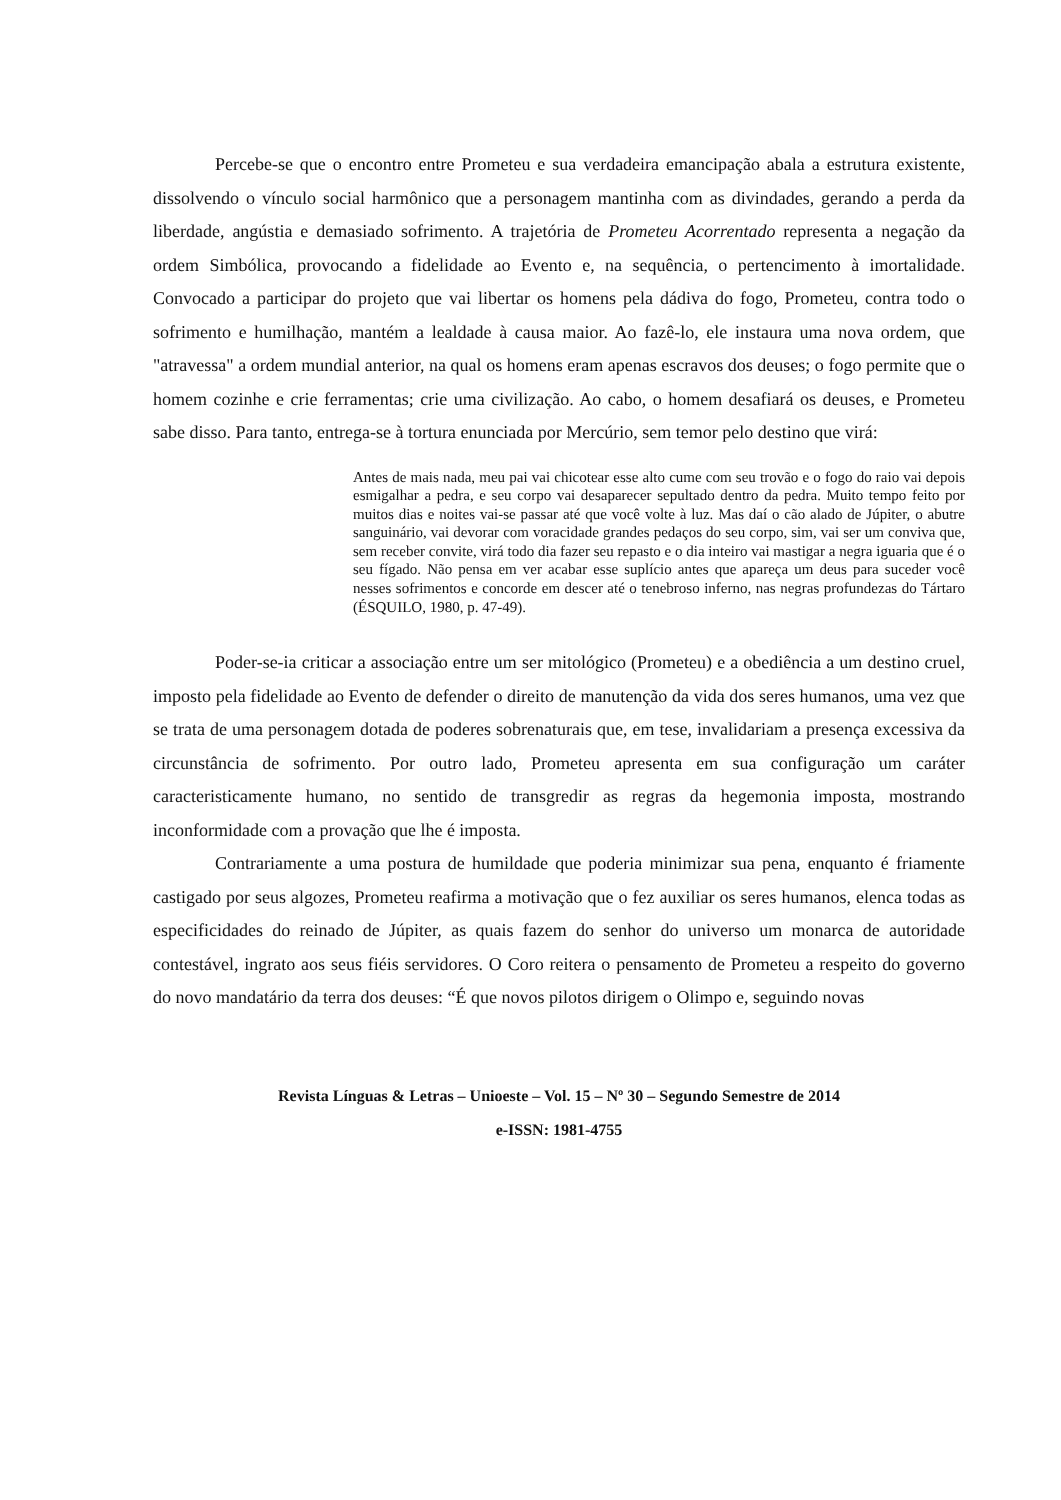Percebe-se que o encontro entre Prometeu e sua verdadeira emancipação abala a estrutura existente, dissolvendo o vínculo social harmônico que a personagem mantinha com as divindades, gerando a perda da liberdade, angústia e demasiado sofrimento. A trajetória de Prometeu Acorrentado representa a negação da ordem Simbólica, provocando a fidelidade ao Evento e, na sequência, o pertencimento à imortalidade. Convocado a participar do projeto que vai libertar os homens pela dádiva do fogo, Prometeu, contra todo o sofrimento e humilhação, mantém a lealdade à causa maior. Ao fazê-lo, ele instaura uma nova ordem, que "atravessa" a ordem mundial anterior, na qual os homens eram apenas escravos dos deuses; o fogo permite que o homem cozinhe e crie ferramentas; crie uma civilização. Ao cabo, o homem desafiará os deuses, e Prometeu sabe disso. Para tanto, entrega-se à tortura enunciada por Mercúrio, sem temor pelo destino que virá:
Antes de mais nada, meu pai vai chicotear esse alto cume com seu trovão e o fogo do raio vai depois esmigalhar a pedra, e seu corpo vai desaparecer sepultado dentro da pedra. Muito tempo feito por muitos dias e noites vai-se passar até que você volte à luz. Mas daí o cão alado de Júpiter, o abutre sanguinário, vai devorar com voracidade grandes pedaços do seu corpo, sim, vai ser um conviva que, sem receber convite, virá todo dia fazer seu repasto e o dia inteiro vai mastigar a negra iguaria que é o seu fígado. Não pensa em ver acabar esse suplício antes que apareça um deus para suceder você nesses sofrimentos e concorde em descer até o tenebroso inferno, nas negras profundezas do Tártaro (ÉSQUILO, 1980, p. 47-49).
Poder-se-ia criticar a associação entre um ser mitológico (Prometeu) e a obediência a um destino cruel, imposto pela fidelidade ao Evento de defender o direito de manutenção da vida dos seres humanos, uma vez que se trata de uma personagem dotada de poderes sobrenaturais que, em tese, invalidariam a presença excessiva da circunstância de sofrimento. Por outro lado, Prometeu apresenta em sua configuração um caráter caracteristicamente humano, no sentido de transgredir as regras da hegemonia imposta, mostrando inconformidade com a provação que lhe é imposta.
Contrariamente a uma postura de humildade que poderia minimizar sua pena, enquanto é friamente castigado por seus algozes, Prometeu reafirma a motivação que o fez auxiliar os seres humanos, elenca todas as especificidades do reinado de Júpiter, as quais fazem do senhor do universo um monarca de autoridade contestável, ingrato aos seus fiéis servidores. O Coro reitera o pensamento de Prometeu a respeito do governo do novo mandatário da terra dos deuses: “É que novos pilotos dirigem o Olimpo e, seguindo novas
Revista Línguas & Letras – Unioeste – Vol. 15 – Nº 30 – Segundo Semestre de 2014
e-ISSN: 1981-4755